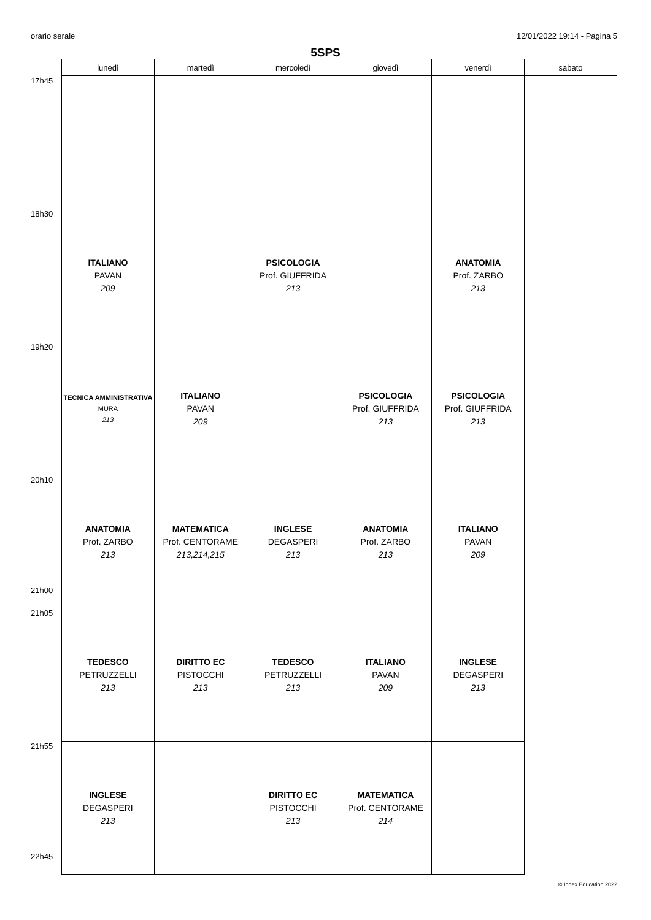orario serale 12/01/2022 19:14 - Pagina 5
5SPS
| | lunedì | martedì | mercoledì | giovedì | venerdì | sabato |
| --- | --- | --- | --- | --- | --- | --- |
| 17h45 | | | | | | |
| 18h30 | ITALIANO PAVAN 209 | | PSICOLOGIA Prof. GIUFFRIDA 213 | | ANATOMIA Prof. ZARBO 213 | |
| 19h20 | TECNICA AMMINISTRATIVA MURA 213 | ITALIANO PAVAN 209 | | PSICOLOGIA Prof. GIUFFRIDA 213 | PSICOLOGIA Prof. GIUFFRIDA 213 | |
| 20h10 21h00 | ANATOMIA Prof. ZARBO 213 | MATEMATICA Prof. CENTORAME 213,214,215 | INGLESE DEGASPERI 213 | ANATOMIA Prof. ZARBO 213 | ITALIANO PAVAN 209 | |
| 21h05 | TEDESCO PETRUZZELLI 213 | DIRITTO EC PISTOCCHI 213 | TEDESCO PETRUZZELLI 213 | ITALIANO PAVAN 209 | INGLESE DEGASPERI 213 | |
| 21h55 22h45 | INGLESE DEGASPERI 213 | | DIRITTO EC PISTOCCHI 213 | MATEMATICA Prof. CENTORAME 214 | | |
© Index Education 2022